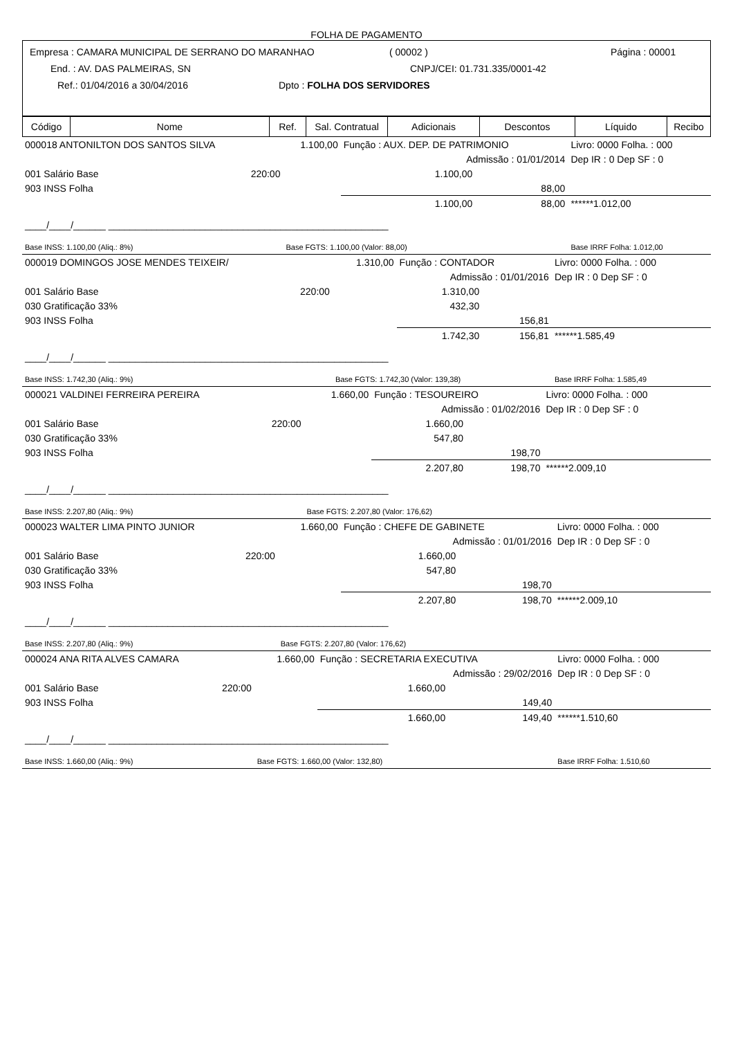FOLHA DE PAGAMENTO
Empresa : CAMARA MUNICIPAL DE SERRANO DO MARANHAO ( 00002 ) Página : 00001
End. : AV. DAS PALMEIRAS, SN CNPJ/CEI: 01.731.335/0001-42
Ref.: 01/04/2016 a 30/04/2016 Dpto : FOLHA DOS SERVIDORES
| Código | Nome | Ref. | Sal. Contratual | Adicionais | Descontos | Líquido | Recibo |
| --- | --- | --- | --- | --- | --- | --- | --- |
| 000018 ANTONILTON DOS SANTOS SILVA | | 1.100,00 | Função : AUX. DEP. DE PATRIMONIO | | Livro: 0000 Folha. : 000 |
| | | | Admissão : 01/01/2014 | | Dep IR : 0 Dep SF : 0 |
| 001 Salário Base | 220:00 | | 1.100,00 | | |
| 903 INSS Folha | | | | 88,00 | |
| | | | 1.100,00 | 88,00 | ******1.012,00 |
| ____/____/______ ____________________________________________________ | | | | | |
| Base INSS: 1.100,00 (Aliq.: 8%) | | Base FGTS: 1.100,00 (Valor: 88,00) | | | Base IRRF Folha: 1.012,00 |
| 000019 DOMINGOS JOSE MENDES TEIXEIR/ | | 1.310,00 | Função : CONTADOR | | Livro: 0000 Folha. : 000 |
| | | | Admissão : 01/01/2016 | | Dep IR : 0 Dep SF : 0 |
| 001 Salário Base | 220:00 | | 1.310,00 | | |
| 030 Gratificação 33% | | | 432,30 | | |
| 903 INSS Folha | | | | 156,81 | |
| | | | 1.742,30 | 156,81 | ******1.585,49 |
| ____/____/______ ____________________________________________________ | | | | | |
| Base INSS: 1.742,30 (Aliq.: 9%) | | Base FGTS: 1.742,30 (Valor: 139,38) | | | Base IRRF Folha: 1.585,49 |
| 000021 VALDINEI FERREIRA PEREIRA | | 1.660,00 | Função : TESOUREIRO | | Livro: 0000 Folha. : 000 |
| | | | Admissão : 01/02/2016 | | Dep IR : 0 Dep SF : 0 |
| 001 Salário Base | 220:00 | | 1.660,00 | | |
| 030 Gratificação 33% | | | 547,80 | | |
| 903 INSS Folha | | | | 198,70 | |
| | | | 2.207,80 | 198,70 | ******2.009,10 |
| ____/____/______ ____________________________________________________ | | | | | |
| Base INSS: 2.207,80 (Aliq.: 9%) | | Base FGTS: 2.207,80 (Valor: 176,62) | | | |
| 000023 WALTER LIMA PINTO JUNIOR | | 1.660,00 | Função : CHEFE DE GABINETE | | Livro: 0000 Folha. : 000 |
| | | | Admissão : 01/01/2016 | | Dep IR : 0 Dep SF : 0 |
| 001 Salário Base | 220:00 | | 1.660,00 | | |
| 030 Gratificação 33% | | | 547,80 | | |
| 903 INSS Folha | | | | 198,70 | |
| | | | 2.207,80 | 198,70 | ******2.009,10 |
| ____/____/______ ____________________________________________________ | | | | | |
| Base INSS: 2.207,80 (Aliq.: 9%) | | Base FGTS: 2.207,80 (Valor: 176,62) | | | |
| 000024 ANA RITA ALVES CAMARA | | 1.660,00 | Função : SECRETARIA EXECUTIVA | | Livro: 0000 Folha. : 000 |
| | | | Admissão : 29/02/2016 | | Dep IR : 0 Dep SF : 0 |
| 001 Salário Base | 220:00 | | 1.660,00 | | |
| 903 INSS Folha | | | | 149,40 | |
| | | | 1.660,00 | 149,40 | ******1.510,60 |
| ____/____/______ ____________________________________________________ | | | | | |
| Base INSS: 1.660,00 (Aliq.: 9%) | | Base FGTS: 1.660,00 (Valor: 132,80) | | | Base IRRF Folha: 1.510,60 |